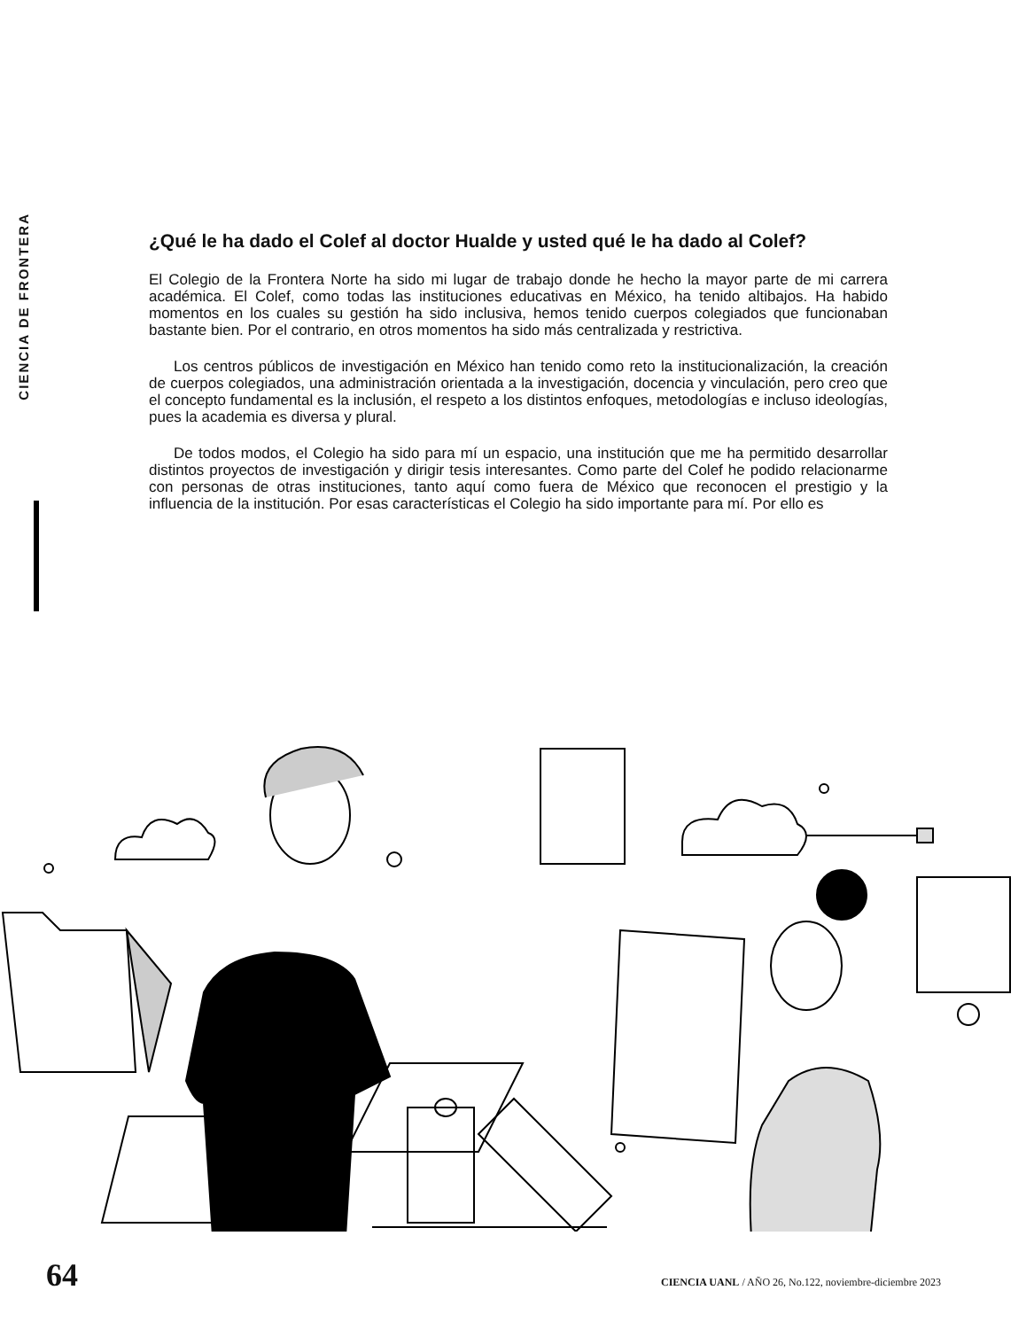CIENCIA DE FRONTERA
¿Qué le ha dado el Colef al doctor Hualde y usted qué le ha dado al Colef?
El Colegio de la Frontera Norte ha sido mi lugar de trabajo donde he hecho la mayor parte de mi carrera académica. El Colef, como todas las instituciones educativas en México, ha tenido altibajos. Ha habido momentos en los cuales su gestión ha sido inclusiva, hemos tenido cuerpos colegiados que funcionaban bastante bien. Por el contrario, en otros momentos ha sido más centralizada y restrictiva.
Los centros públicos de investigación en México han tenido como reto la institucionalización, la creación de cuerpos colegiados, una administración orientada a la investigación, docencia y vinculación, pero creo que el concepto fundamental es la inclusión, el respeto a los distintos enfoques, metodologías e incluso ideologías, pues la academia es diversa y plural.
De todos modos, el Colegio ha sido para mí un espacio, una institución que me ha permitido desarrollar distintos proyectos de investigación y dirigir tesis interesantes. Como parte del Colef he podido relacionarme con personas de otras instituciones, tanto aquí como fuera de México que reconocen el prestigio y la influencia de la institución. Por esas características el Colegio ha sido importante para mí. Por ello es
64 CIENCIA UANL / AÑO 26, No.122, noviembre-diciembre 2023